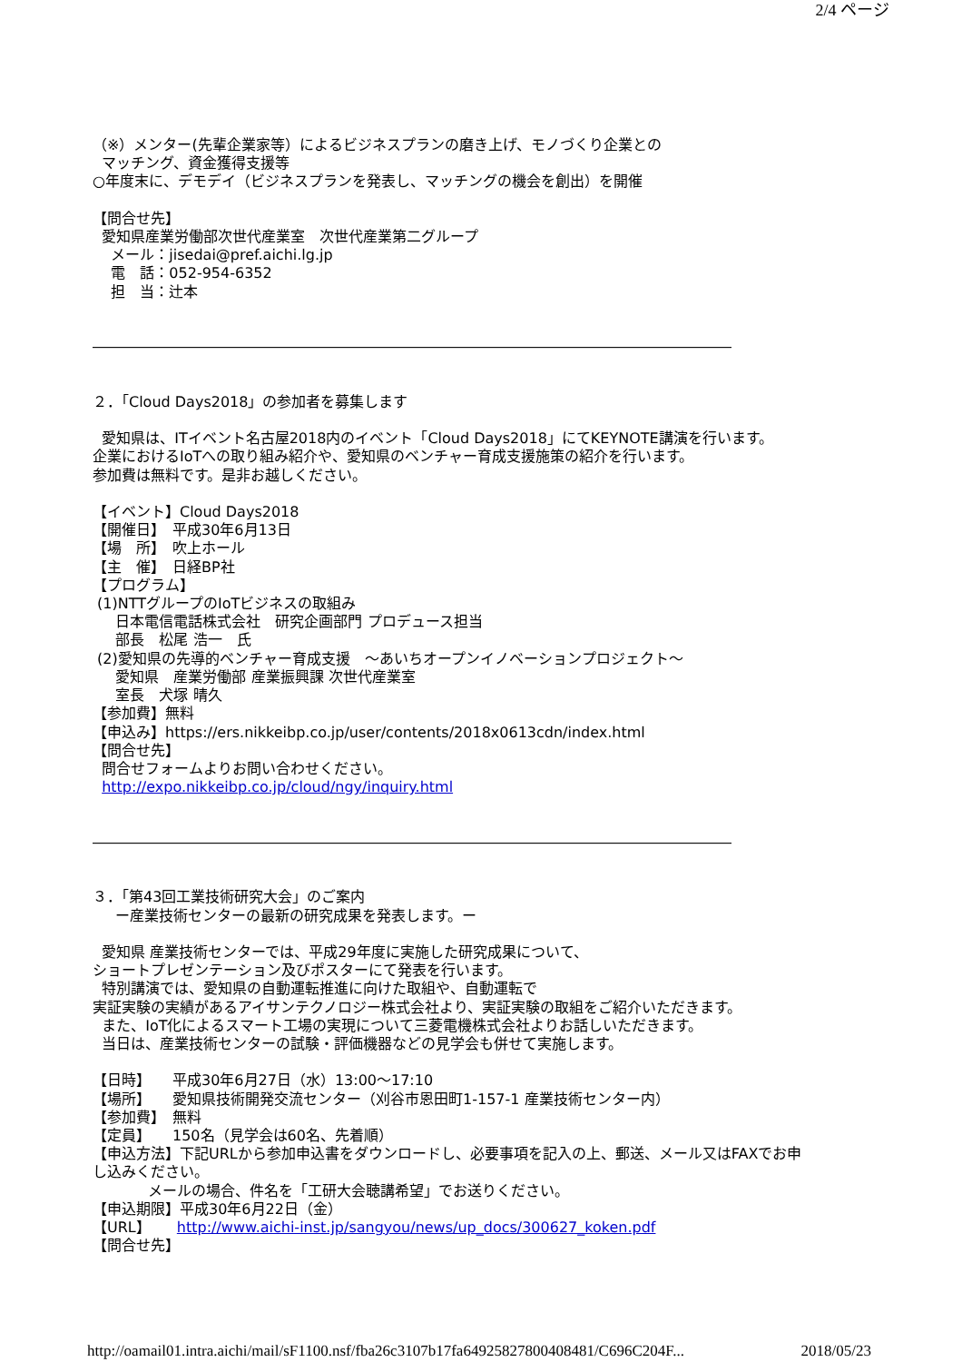2/4 ページ
（※）メンター(先輩企業家等）によるビジネスプランの磨き上げ、モノづくり企業との マッチング、資金獲得支援等 ○年度末に、デモデイ（ビジネスプランを発表し、マッチングの機会を創出）を開催 【問合せ先】 愛知県産業労働部次世代産業室　次世代産業第二グループ メール：jisedai@pref.aichi.lg.jp 電　話：052-954-6352 担　当：辻本 ―――――――――――――――――――――――――――――――――――――――――――― ２．「Cloud Days2018」の参加者を募集します 愛知県は、ITイベント名古屋2018内のイベント「Cloud Days2018」にてKEYNOTE講演を行います。 企業におけるIoTへの取り組み紹介や、愛知県のベンチャー育成支援施策の紹介を行います。 参加費は無料です。是非お越しください。 【イベント】Cloud Days2018 【開催日】　平成30年6月13日 【場　所】　吹上ホール 【主　催】　日経BP社 【プログラム】 (1)NTTグループのIoTビジネスの取組み 日本電信電話株式会社　研究企画部門 プロデュース担当 部長　松尾 浩一　氏 (2)愛知県の先導的ベンチャー育成支援　～あいちオープンイノベーションプロジェクト～ 愛知県　産業労働部 産業振興課 次世代産業室 室長　犬塚 晴久 【参加費】無料 【申込み】https://ers.nikkeibp.co.jp/user/contents/2018x0613cdn/index.html 【問合せ先】 問合せフォームよりお問い合わせください。 http://expo.nikkeibp.co.jp/cloud/ngy/inquiry.html ―――――――――――――――――――――――――――――――――――――――――――― ３．「第43回工業技術研究大会」のご案内 ー産業技術センターの最新の研究成果を発表します。ー 愛知県 産業技術センターでは、平成29年度に実施した研究成果について、 ショートプレゼンテーション及びポスターにて発表を行います。 特別講演では、愛知県の自動運転推進に向けた取組や、自動運転で 実証実験の実績があるアイサンテクノロジー株式会社より、実証実験の取組をご紹介いただきます。 また、IoT化によるスマート工場の実現について三菱電機株式会社よりお話しいただきます。 当日は、産業技術センターの試験・評価機器などの見学会も併せて実施します。 【日時】　　平成30年6月27日（水）13:00～17:10 【場所】　　愛知県技術開発交流センター（刈谷市恩田町1-157-1 産業技術センター内） 【参加費】　無料 【定員】　　150名（見学会は60名、先着順） 【申込方法】下記URLから参加申込書をダウンロードし、必要事項を記入の上、郵送、メール又はFAXでお申 し込みください。 メールの場合、件名を「工研大会聴講希望」でお送りください。 【申込期限】平成30年6月22日（金） 【URL】　　 http://www.aichi-inst.jp/sangyou/news/up_docs/300627_koken.pdf 【問合せ先】
http://oamail01.intra.aichi/mail/sF1100.nsf/fba26c3107b17fa64925827800408481/C696C204F... 2018/05/23